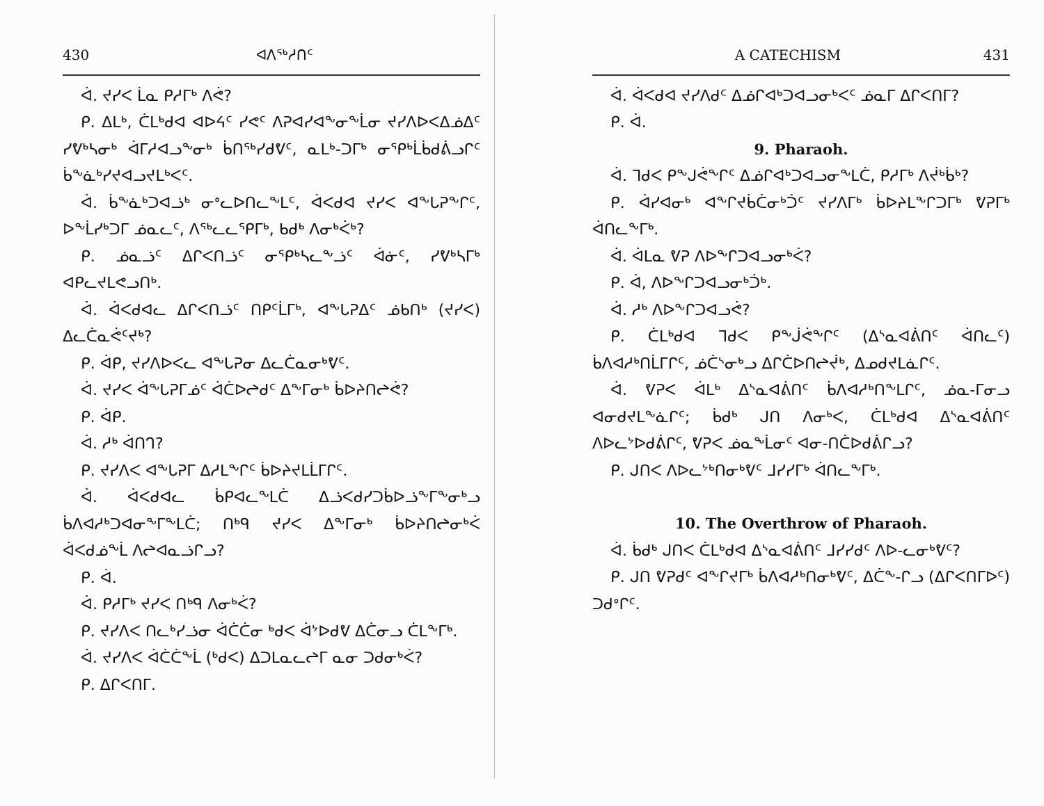430 ᐊᐱᖅᓱᑎᑦ
ᐋ. ᔪᓯᐸ ᒫᓇ ᑭᓱᒥᒃ ᐱᕚ?
ᑭ. ᐃᒪᒃ, ᑖᒪᒃᑯᐊ ᐊᐅᔦᑦ ᓯᕙᑦ ᐱᕈᐊᓯᐊᖕᓂᖕᒫᓂ ᔪᓯᐱᐅᐸᐃᓅᐃᑦ ᓯᕓᒃᓴᓂᒃ ᐋᒥᓱᐊᓗᖕᓂᒃ ᑳᑎᖅᓯᑯᕓᑦ, ᓇᒪᒃ-ᑐᒥᒃ ᓂᕿᒃᒫᑳᑯᕖᓗᒋᑦ ᑳᖕᓈᒃᓯᔪᐊᓗᔪᒪᒃᐸᑦ.
ᐋ. ᑳᖕᓈᒃᑐᐊᓘᒃ ᓂᐤᓚᐅᑎᓚᖕᒪᑦ, ᐋᐸᑯᐊ ᔪᓯᐸ ᐊᖕᒐᕈᖕᒋᑦ, ᐅᖕᒫᓯᒃᑐᒥ ᓅᓇᓚᑦ, ᐱᖅᓚᓚᕿᒥᒃ, ᑲᑯᒃ ᐱᓂᒃᐹᒃ?
ᑭ. ᓅᓇᓘᑦ ᐃᒋᐸᑎᓘᑦ ᓂᕿᒃᓴᓚᖕᓘᑦ ᐋᓃᑦ, ᓯᕓᒃᓴᒥᒃ ᐊᑭᓚᔪᒪᕙᓗᑎᒃ.
ᐋ. ᐋᐸᑯᐊᓚ ᐃᒋᐸᑎᓘᑦ ᑎᑭᑦᒫᒥᒃ, ᐊᖕᒐᕈᐃᑦ ᓅᑲᑎᒃ (ᔪᓯᐸ) ᐃᓚᑖᓇᕚᑦᔪᒃ?
ᑭ. ᐋᑭ, ᔪᓯᐱᐅᐸᓚ ᐊᖕᒐᕈᓂ ᐃᓚᑖᓇᓂᒃᕓᑦ.
ᐋ. ᔪᓯᐸ ᐋᖕᒐᕈᒥᓅᑦ ᐋᑖᐅᖠᑯᑦ ᐃᖕᒥᓂᒃ ᑳᐅᔨᑎᖠᕚ?
ᑭ. ᐋᑭ.
ᐋ. ᓱᒃ ᐋᑎᒉ?
ᑭ. ᔪᓯᐱᐸ ᐊᖕᒐᕈᒥ ᐃᓱᒪᖕᒋᑦ ᑳᐅᔨᔪᒪᒫᒥᒋᑦ.
ᐋ. ᐋᐸᑯᐊᓚ ᑳᑭᐊᓚᖕᒪᑖ ᐃᓘᐸᑯᓯᑐᑳᐅᓘᖕᒥᖕᓂᒃᓗ ᑳᐱᐊᓱᒃᑐᐊᓂᖕᒥᖕᒪᑖ; ᑎᒃᑫ ᔪᓯᐸ ᐃᖕᒥᓂᒃ ᑳᐅᔨᑎᖠᓂᒃᐹ ᐋᐸᑯᓅᖕᒫ ᐱᖠᐊᓇᓘᒋᓗ?
ᑭ. ᐋ.
ᐋ. ᑭᓱᒥᒃ ᔪᓯᐸ ᑎᒃᑫ ᐱᓂᒃᐹ?
ᑭ. ᔪᓯᐱᐸ ᑎᓚᒃᓯᓘᓂ ᐋᑖᑖᓂ ᒃᑯᐸ ᐋᔾᐅᑯᕓ ᐃᑖᓂᓗ ᑖᒪᖕᒥᒃ.
ᐋ. ᔪᓯᐱᐸ ᐋᑖᑖᖕᒫ (ᒃᑯᐸ) ᐃᑐᒪᓇᓚᖠᒥ ᓇᓂ ᑐᑯᓂᒃᐹ?
ᑭ. ᐃᒋᐸᑎᒥ.
A CATECHISM 431
ᐋ. ᐋᐸᑯᐊ ᔪᓯᐱᑯᑦ ᐃᓅᒋᐊᒃᑐᐊᓗᓂᒃᐸᑦ ᓅᓇᒥ ᐃᒋᐸᑎᒥ?
ᑭ. ᐋ.
9. Pharaoh.
ᐋ. ᒣᑯᐸ ᑭᖕᒍᕚᖕᒋᑦ ᐃᓅᒋᐊᒃᑐᐊᓗᓂᖕᒪᑖ, ᑭᓱᒥᒃ ᐱᔫᒃᑳᒃ?
ᑭ. ᐋᓯᐊᓂᒃ ᐊᖕᒋᔪᑳᑖᓂᒃᑑᑦ ᔪᓯᐱᒥᒃ ᑳᐅᔨᒪᖕᒋᑐᒥᒃ ᕓᕈᒥᒃ ᐋᑎᓚᖕᒥᒃ.
ᐋ. ᐋᒪᓇ ᕓᕈ ᐱᐅᖕᒋᑐᐊᓗᓂᒃᐹ?
ᑭ. ᐋ, ᐱᐅᖕᒋᑐᐊᓗᓂᒃᑑᒃ.
ᐋ. ᓱᒃ ᐱᐅᖕᒋᑐᐊᓗᕚ?
ᑭ. ᑖᒪᒃᑯᐊ ᒣᑯᐸ ᑭᖕᒎᕚᖕᒋᑦ (ᐃᔅᓇᐊᕖᑎᑦ ᐋᑎᓚᑦ) ᑳᐱᐊᓱᒃᑎᒫᒥᒋᑦ, ᓅᑖᔅᓂᒃᓗ ᐃᒋᑖᐅᑎᖠᔫᒃ, ᐃᓄᑯᔪᒪᓈᒋᑦ.
ᐋ. ᕓᕈᐸ ᐋᒪᒃ ᐃᔅᓇᐊᕖᑎᑦ ᑳᐱᐊᓱᒃᑎᖕᒪᒋᑦ, ᓅᓇ-ᒥᓂᓗ ᐊᓂᑯᔪᒪᖕᓈᒋᑦ; ᑳᑯᒃ ᒍᑎ ᐱᓂᒃᐸ, ᑖᒪᒃᑯᐊ ᐃᔅᓇᐊᕖᑎᑦ ᐱᐅᓚᔾᐅᑯᕖᒋᑦ, ᕓᕈᐸ ᓅᓇᖕᒫᓂᑦ ᐊᓂ-ᑎᑖᐅᑯᕖᒋᓗ?
ᑭ. ᒍᑎᐸ ᐱᐅᓚᔾᒃᑎᓂᒃᕓᑦ ᒧᓯᓯᒥᒃ ᐋᑎᓚᖕᒥᒃ.
10. The Overthrow of Pharaoh.
ᐋ. ᑳᑯᒃ ᒍᑎᐸ ᑖᒪᒃᑯᐊ ᐃᔅᓇᐊᕖᑎᑦ ᒧᓯᓯᑯᑦ ᐱᐅ-ᓚᓂᒃᕓᑦ?
ᑭ. ᒍᑎ ᕓᕈᑯᑦ ᐊᖕᒋᔪᒥᒃ ᑳᐱᐊᓱᒃᑎᓂᒃᕓᑦ, ᐃᑖᖕ-ᒋᓗ (ᐃᒋᐸᑎᒥᐅᑦ) ᑐᑯᐤᒋᑦ.